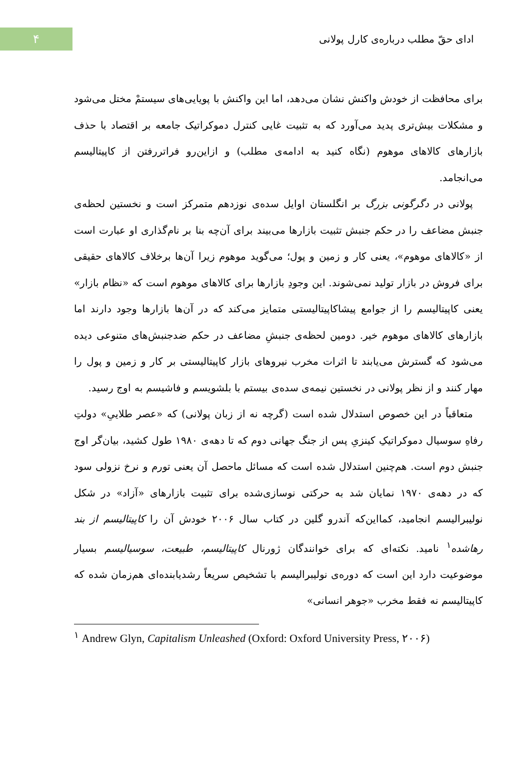۴
ادای حقّ مطلب درباره‌ی کارل پولانی
برای محافظت از خودش واکنش نشان می‌دهد، اما این واکنش با پویایی‌های سیستمْ مختل می‌شود و مشکلات بیش‌تری پدید می‌آورد که به تثبیت غایی کنترل دموکراتیک جامعه بر اقتصاد با حذف بازارهای کالاهای موهوم (نگاه کنید به ادامه‌ی مطلب) و ازاین‌رو فراتررفتن از کاپیتالیسم می‌انجامد.
پولانی در دگرگونی بزرگ بر انگلستان اوایل سده‌ی نوزدهم متمرکز است و نخستین لحظه‌ی جنبش مضاعف را در حکم جنبش تثبیت بازارها می‌بیند برای آن‌چه بنا بر نام‌گذاری او عبارت است از «کالاهای موهوم»، یعنی کار و زمین و پول؛ می‌گوید موهوم زیرا آن‌ها برخلاف کالاهای حقیقی برای فروش در بازار تولید نمی‌شوند. این وجودِ بازارها برای کالاهای موهوم است که «نظام بازار» یعنی کاپیتالیسم را از جوامع پیشاکاپیتالیستی متمایز می‌کند که در آن‌ها بازارها وجود دارند اما بازارهای کالاهای موهوم خیر. دومین لحظه‌ی جنبشِ مضاعف در حکم ضدجنبش‌های متنوعی دیده می‌شود که گسترش می‌یابند تا اثرات مخرب نیروهای بازار کاپیتالیستی بر کار و زمین و پول را مهار کنند و از نظر پولانی در نخستین نیمه‌ی سده‌ی بیستم با بلشویسم و فاشیسم به اوج رسید.
متعاقباً در این خصوص استدلال شده است (گرچه نه از زبان پولانی) که «عصر طلاییِ» دولتِ رفاهِ سوسیال دموکراتیکِ کینزیِ پس از جنگ جهانی دوم که تا دهه‌ی ۱۹۸۰ طول کشید، بیان‌گر اوج جنبش دوم است. هم‌چنین استدلال شده است که مسائل ماحصل آن یعنی تورم و نرخ نزولی سود که در دهه‌ی ۱۹۷۰ نمایان شد به حرکتی نوسازی‌شده برای تثبیت بازارهای «آزاد» در شکل نولیبرالیسم انجامید، کمااین‌که آندرو گلین در کتاب سال ۲۰۰۶ خودش آن را کاپیتالیسم از بند رهاشده<sup>۱</sup> نامید. نکته‌ای که برای خوانندگان ژورنال کاپیتالیسم، طبیعت، سوسیالیسم بسیار موضوعیت دارد این است که دوره‌ی نولیبرالیسم با تشخیص سریعاً رشدیابنده‌ای هم‌زمان شده که کاپیتالیسم نه فقط مخرب «جوهر انسانی»
<sup>۱</sup> Andrew Glyn, Capitalism Unleashed (Oxford: Oxford University Press, ۲۰۰۶)